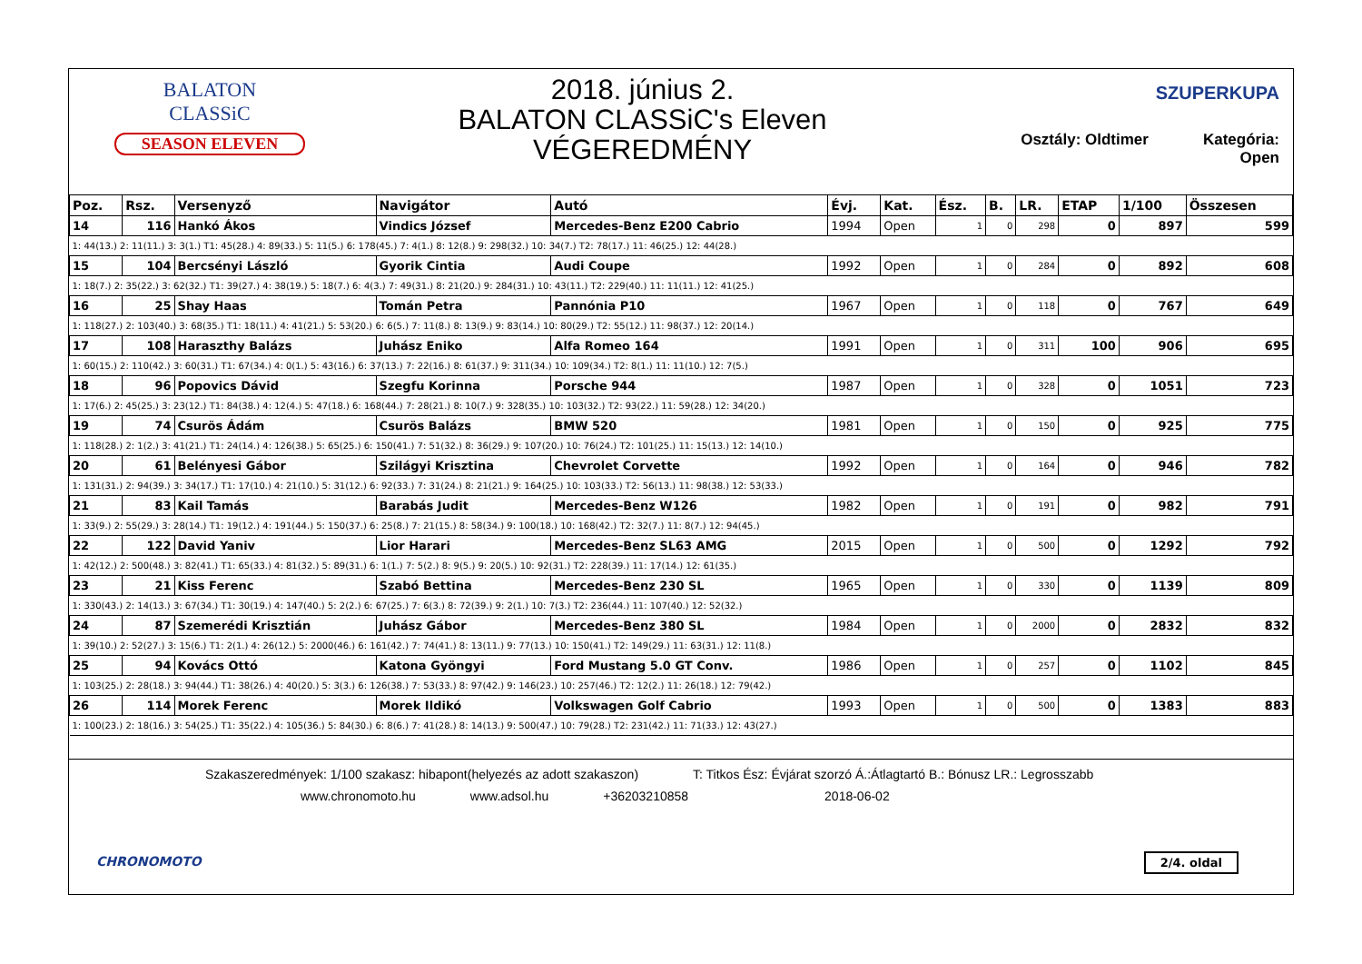BALATON
CLASSiC
SEASON ELEVEN
2018. június 2.
BALATON CLASSiC's Eleven
VÉGEREDMÉNY
SZUPERKUPA
Osztály: Oldtimer Kategória: Open
| Poz. | Rsz. | Versenyző | Navigátor | Autó | Évj. | Kat. | Ész. | B. | LR. | ETAP | 1/100 | Összesen |
| --- | --- | --- | --- | --- | --- | --- | --- | --- | --- | --- | --- | --- |
| 14 | 116 | Hankó Ákos | Vindics József | Mercedes-Benz E200 Cabrio | 1994 | Open | 1 | 0 | 298 | 0 | 897 | 599 |
| 1: 44(13.) 2: 11(11.) 3: 3(1.) T1: 45(28.) 4: 89(33.) 5: 11(5.) 6: 178(45.) 7: 4(1.) 8: 12(8.) 9: 298(32.) 10: 34(7.) T2: 78(17.) 11: 46(25.) 12: 44(28.) | | | | | | | | | | | | |
| 15 | 104 | Bercsényi László | Gyorik Cintia | Audi Coupe | 1992 | Open | 1 | 0 | 284 | 0 | 892 | 608 |
| 1: 18(7.) 2: 35(22.) 3: 62(32.) T1: 39(27.) 4: 38(19.) 5: 18(7.) 6: 4(3.) 7: 49(31.) 8: 21(20.) 9: 284(31.) 10: 43(11.) T2: 229(40.) 11: 11(11.) 12: 41(25.) | | | | | | | | | | | | |
| 16 | 25 | Shay Haas | Tomán Petra | Pannónia P10 | 1967 | Open | 1 | 0 | 118 | 0 | 767 | 649 |
| 1: 118(27.) 2: 103(40.) 3: 68(35.) T1: 18(11.) 4: 41(21.) 5: 53(20.) 6: 6(5.) 7: 11(8.) 8: 13(9.) 9: 83(14.) 10: 80(29.) T2: 55(12.) 11: 98(37.) 12: 20(14.) | | | | | | | | | | | | |
| 17 | 108 | Haraszthy Balázs | Juhász Eniko | Alfa Romeo 164 | 1991 | Open | 1 | 0 | 311 | 100 | 906 | 695 |
| 1: 60(15.) 2: 110(42.) 3: 60(31.) T1: 67(34.) 4: 0(1.) 5: 43(16.) 6: 37(13.) 7: 22(16.) 8: 61(37.) 9: 311(34.) 10: 109(34.) T2: 8(1.) 11: 11(10.) 12: 7(5.) | | | | | | | | | | | | |
| 18 | 96 | Popovics Dávid | Szegfu Korinna | Porsche 944 | 1987 | Open | 1 | 0 | 328 | 0 | 1051 | 723 |
| 1: 17(6.) 2: 45(25.) 3: 23(12.) T1: 84(38.) 4: 12(4.) 5: 47(18.) 6: 168(44.) 7: 28(21.) 8: 10(7.) 9: 328(35.) 10: 103(32.) T2: 93(22.) 11: 59(28.) 12: 34(20.) | | | | | | | | | | | | |
| 19 | 74 | Csurös Ádám | Csurös Balázs | BMW 520 | 1981 | Open | 1 | 0 | 150 | 0 | 925 | 775 |
| 1: 118(28.) 2: 1(2.) 3: 41(21.) T1: 24(14.) 4: 126(38.) 5: 65(25.) 6: 150(41.) 7: 51(32.) 8: 36(29.) 9: 107(20.) 10: 76(24.) T2: 101(25.) 11: 15(13.) 12: 14(10.) | | | | | | | | | | | | |
| 20 | 61 | Belényesi Gábor | Szilágyi Krisztina | Chevrolet Corvette | 1992 | Open | 1 | 0 | 164 | 0 | 946 | 782 |
| 1: 131(31.) 2: 94(39.) 3: 34(17.) T1: 17(10.) 4: 21(10.) 5: 31(12.) 6: 92(33.) 7: 31(24.) 8: 21(21.) 9: 164(25.) 10: 103(33.) T2: 56(13.) 11: 98(38.) 12: 53(33.) | | | | | | | | | | | | |
| 21 | 83 | Kail Tamás | Barabás Judit | Mercedes-Benz W126 | 1982 | Open | 1 | 0 | 191 | 0 | 982 | 791 |
| 1: 33(9.) 2: 55(29.) 3: 28(14.) T1: 19(12.) 4: 191(44.) 5: 150(37.) 6: 25(8.) 7: 21(15.) 8: 58(34.) 9: 100(18.) 10: 168(42.) T2: 32(7.) 11: 8(7.) 12: 94(45.) | | | | | | | | | | | | |
| 22 | 122 | David Yaniv | Lior Harari | Mercedes-Benz SL63 AMG | 2015 | Open | 1 | 0 | 500 | 0 | 1292 | 792 |
| 1: 42(12.) 2: 500(48.) 3: 82(41.) T1: 65(33.) 4: 81(32.) 5: 89(31.) 6: 1(1.) 7: 5(2.) 8: 9(5.) 9: 20(5.) 10: 92(31.) T2: 228(39.) 11: 17(14.) 12: 61(35.) | | | | | | | | | | | | |
| 23 | 21 | Kiss Ferenc | Szabó Bettina | Mercedes-Benz 230 SL | 1965 | Open | 1 | 0 | 330 | 0 | 1139 | 809 |
| 1: 330(43.) 2: 14(13.) 3: 67(34.) T1: 30(19.) 4: 147(40.) 5: 2(2.) 6: 67(25.) 7: 6(3.) 8: 72(39.) 9: 2(1.) 10: 7(3.) T2: 236(44.) 11: 107(40.) 12: 52(32.) | | | | | | | | | | | | |
| 24 | 87 | Szemerédi Krisztián | Juhász Gábor | Mercedes-Benz 380 SL | 1984 | Open | 1 | 0 | 2000 | 0 | 2832 | 832 |
| 1: 39(10.) 2: 52(27.) 3: 15(6.) T1: 2(1.) 4: 26(12.) 5: 2000(46.) 6: 161(42.) 7: 74(41.) 8: 13(11.) 9: 77(13.) 10: 150(41.) T2: 149(29.) 11: 63(31.) 12: 11(8.) | | | | | | | | | | | | |
| 25 | 94 | Kovács Ottó | Katona Gyöngyi | Ford Mustang 5.0 GT Conv. | 1986 | Open | 1 | 0 | 257 | 0 | 1102 | 845 |
| 1: 103(25.) 2: 28(18.) 3: 94(44.) T1: 38(26.) 4: 40(20.) 5: 3(3.) 6: 126(38.) 7: 53(33.) 8: 97(42.) 9: 146(23.) 10: 257(46.) T2: 12(2.) 11: 26(18.) 12: 79(42.) | | | | | | | | | | | | |
| 26 | 114 | Morek Ferenc | Morek Ildikó | Volkswagen Golf Cabrio | 1993 | Open | 1 | 0 | 500 | 0 | 1383 | 883 |
| 1: 100(23.) 2: 18(16.) 3: 54(25.) T1: 35(22.) 4: 105(36.) 5: 84(30.) 6: 8(6.) 7: 41(28.) 8: 14(13.) 9: 500(47.) 10: 79(28.) T2: 231(42.) 11: 71(33.) 12: 43(27.) | | | | | | | | | | | | |
Szakaszeredmények: 1/100 szakasz: hibapont(helyezés az adott szakaszon) T: Titkos Ész: Évjárat szorzó Á.:Átlagtartó B.: Bónusz LR.: Legrosszabb
www.chronomoto.hu www.adsol.hu +36203210858 2018-06-02
CHRONOMOTO 2/4. oldal